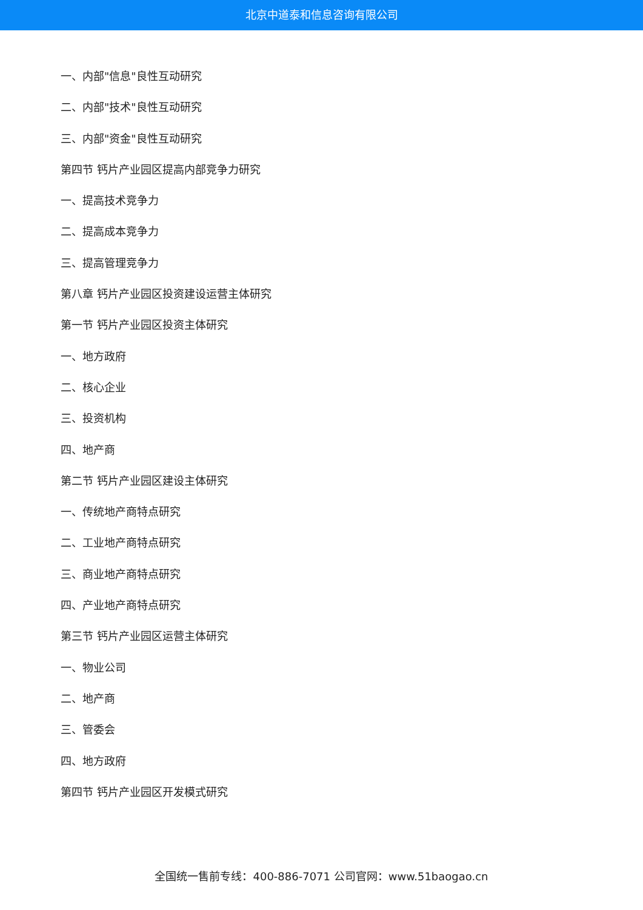北京中道泰和信息咨询有限公司
一、内部"信息"良性互动研究
二、内部"技术"良性互动研究
三、内部"资金"良性互动研究
第四节 钙片产业园区提高内部竞争力研究
一、提高技术竞争力
二、提高成本竞争力
三、提高管理竞争力
第八章 钙片产业园区投资建设运营主体研究
第一节 钙片产业园区投资主体研究
一、地方政府
二、核心企业
三、投资机构
四、地产商
第二节 钙片产业园区建设主体研究
一、传统地产商特点研究
二、工业地产商特点研究
三、商业地产商特点研究
四、产业地产商特点研究
第三节 钙片产业园区运营主体研究
一、物业公司
二、地产商
三、管委会
四、地方政府
第四节 钙片产业园区开发模式研究
全国统一售前专线：400-886-7071 公司官网：www.51baogao.cn